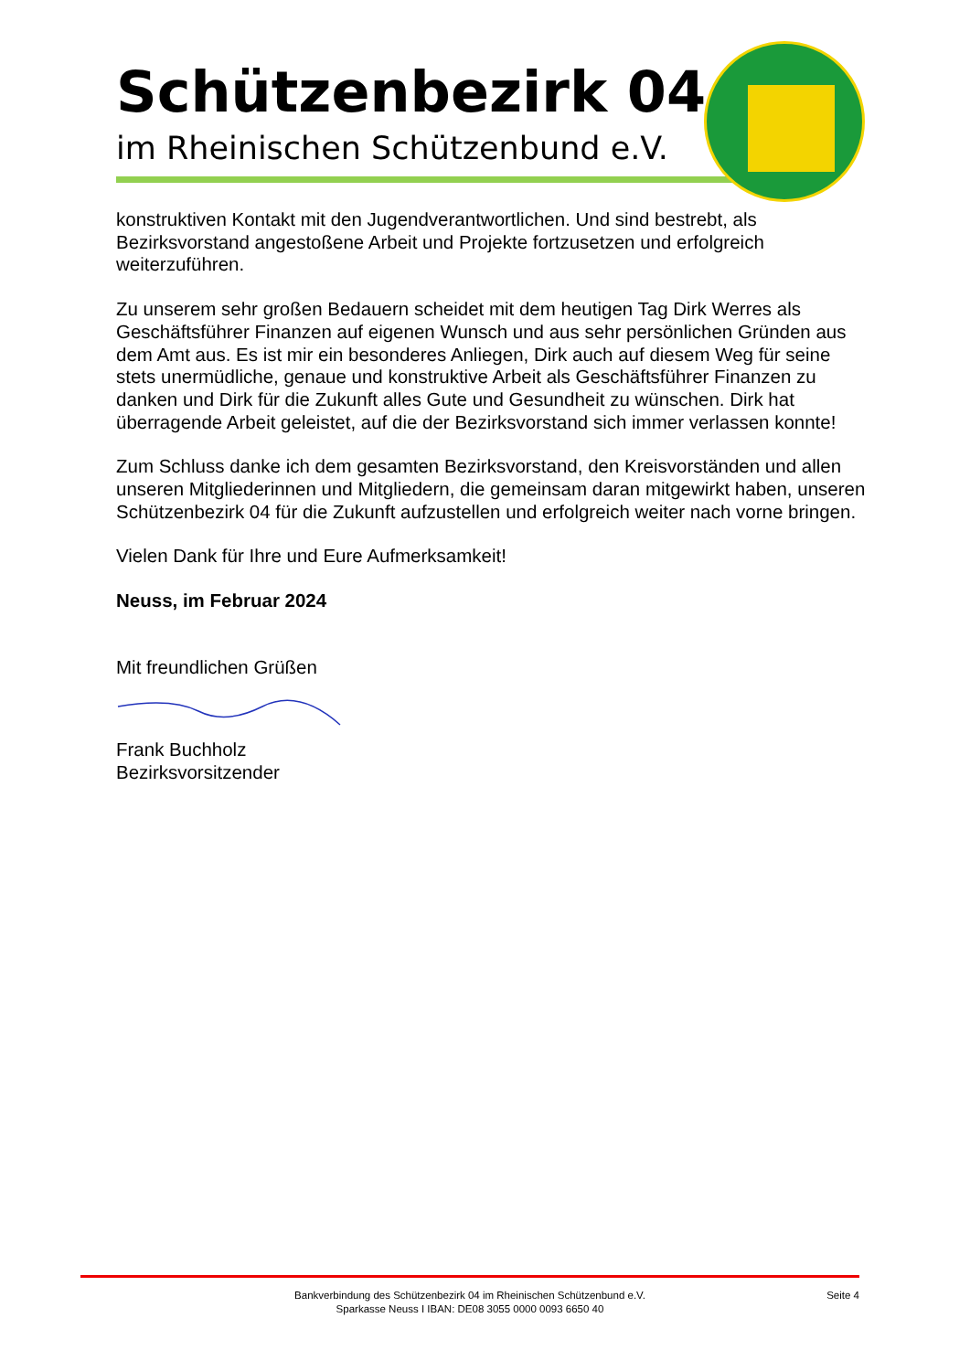Schützenbezirk 04
im Rheinischen Schützenbund e.V.
konstruktiven Kontakt mit den Jugendverantwortlichen. Und sind bestrebt, als Bezirksvorstand angestoßene Arbeit und Projekte fortzusetzen und erfolgreich weiterzuführen.
Zu unserem sehr großen Bedauern scheidet mit dem heutigen Tag Dirk Werres als Geschäftsführer Finanzen auf eigenen Wunsch und aus sehr persönlichen Gründen aus dem Amt aus. Es ist mir ein besonderes Anliegen, Dirk auch auf diesem Weg für seine stets unermüdliche, genaue und konstruktive Arbeit als Geschäftsführer Finanzen zu danken und Dirk für die Zukunft alles Gute und Gesundheit zu wünschen. Dirk hat überragende Arbeit geleistet, auf die der Bezirksvorstand sich immer verlassen konnte!
Zum Schluss danke ich dem gesamten Bezirksvorstand, den Kreisvorständen und allen unseren Mitgliederinnen und Mitgliedern, die gemeinsam daran mitgewirkt haben, unseren Schützenbezirk 04 für die Zukunft aufzustellen und erfolgreich weiter nach vorne bringen.
Vielen Dank für Ihre und Eure Aufmerksamkeit!
Neuss, im Februar 2024
Mit freundlichen Grüßen
Frank Buchholz
Bezirksvorsitzender
Bankverbindung des Schützenbezirk 04 im Rheinischen Schützenbund e.V.
Sparkasse Neuss I IBAN: DE08 3055 0000 0093 6650 40
Seite 4